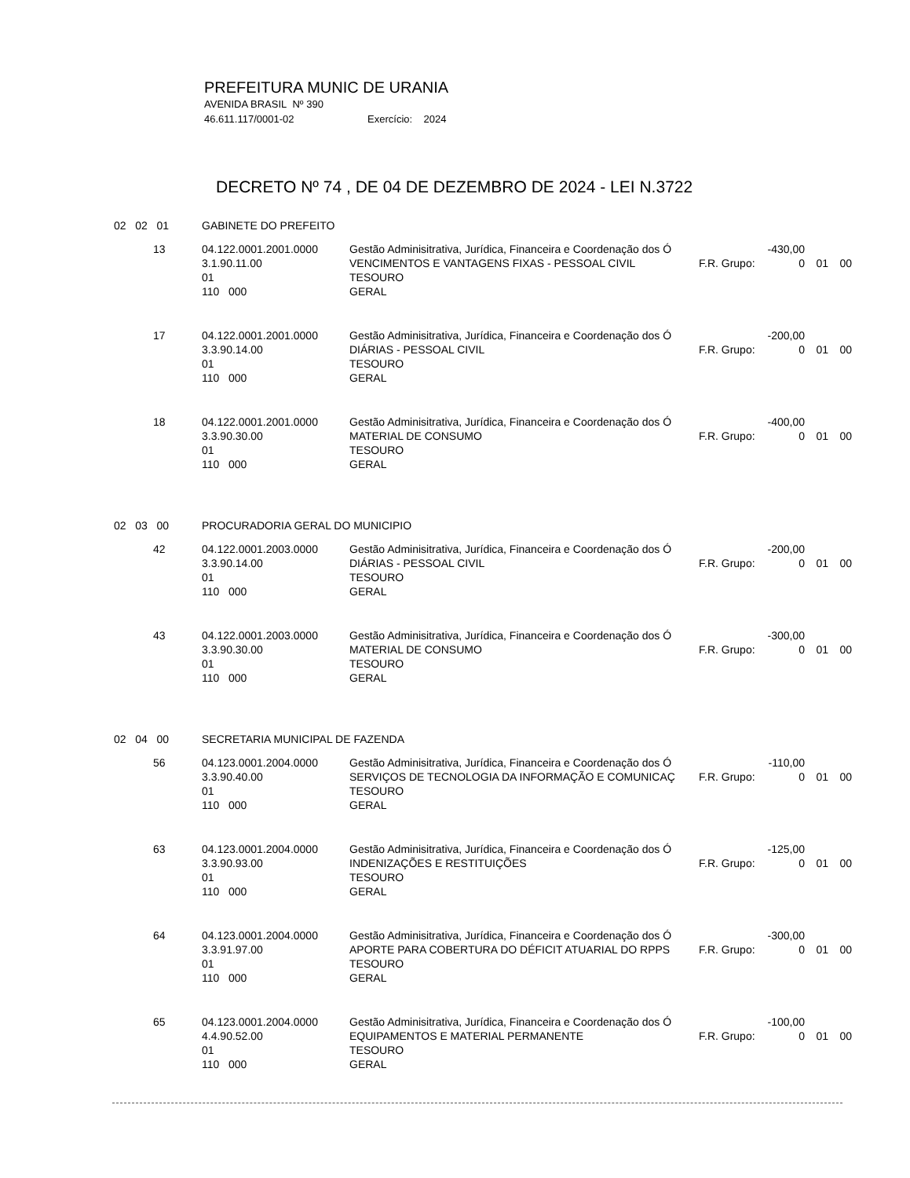PREFEITURA MUNIC DE URANIA
AVENIDA BRASIL Nº 390
46.611.117/0001-02 Exercício: 2024
DECRETO Nº 74 , DE 04 DE DEZEMBRO DE 2024 - LEI N.3722
| 02 02 01 | GABINETE DO PREFEITO | | | | | |
| 13 | 04.122.0001.2001.0000 3.1.90.11.00 01 110 000 | Gestão Adminisitrativa, Jurídica, Financeira e Coordenação dos Ó VENCIMENTOS E VANTAGENS FIXAS - PESSOAL CIVIL TESOURO GERAL | F.R. Grupo: | -430,00 0 | 01 | 00 |
| 17 | 04.122.0001.2001.0000 3.3.90.14.00 01 110 000 | Gestão Adminisitrativa, Jurídica, Financeira e Coordenação dos Ó DIÁRIAS - PESSOAL CIVIL TESOURO GERAL | F.R. Grupo: | -200,00 0 | 01 | 00 |
| 18 | 04.122.0001.2001.0000 3.3.90.30.00 01 110 000 | Gestão Adminisitrativa, Jurídica, Financeira e Coordenação dos Ó MATERIAL DE CONSUMO TESOURO GERAL | F.R. Grupo: | -400,00 0 | 01 | 00 |
| 02 03 00 | PROCURADORIA GERAL DO MUNICIPIO | | | | | |
| 42 | 04.122.0001.2003.0000 3.3.90.14.00 01 110 000 | Gestão Adminisitrativa, Jurídica, Financeira e Coordenação dos Ó DIÁRIAS - PESSOAL CIVIL TESOURO GERAL | F.R. Grupo: | -200,00 0 | 01 | 00 |
| 43 | 04.122.0001.2003.0000 3.3.90.30.00 01 110 000 | Gestão Adminisitrativa, Jurídica, Financeira e Coordenação dos Ó MATERIAL DE CONSUMO TESOURO GERAL | F.R. Grupo: | -300,00 0 | 01 | 00 |
| 02 04 00 | SECRETARIA MUNICIPAL DE FAZENDA | | | | | |
| 56 | 04.123.0001.2004.0000 3.3.90.40.00 01 110 000 | Gestão Adminisitrativa, Jurídica, Financeira e Coordenação dos Ó SERVIÇOS DE TECNOLOGIA DA INFORMAÇÃO E COMUNICAÇ TESOURO GERAL | F.R. Grupo: | -110,00 0 | 01 | 00 |
| 63 | 04.123.0001.2004.0000 3.3.90.93.00 01 110 000 | Gestão Adminisitrativa, Jurídica, Financeira e Coordenação dos Ó INDENIZAÇÕES E RESTITUIÇÕES TESOURO GERAL | F.R. Grupo: | -125,00 0 | 01 | 00 |
| 64 | 04.123.0001.2004.0000 3.3.91.97.00 01 110 000 | Gestão Adminisitrativa, Jurídica, Financeira e Coordenação dos Ó APORTE PARA COBERTURA DO DÉFICIT ATUARIAL DO RPPS TESOURO GERAL | F.R. Grupo: | -300,00 0 | 01 | 00 |
| 65 | 04.123.0001.2004.0000 4.4.90.52.00 01 110 000 | Gestão Adminisitrativa, Jurídica, Financeira e Coordenação dos Ó EQUIPAMENTOS E MATERIAL PERMANENTE TESOURO GERAL | F.R. Grupo: | -100,00 0 | 01 | 00 |